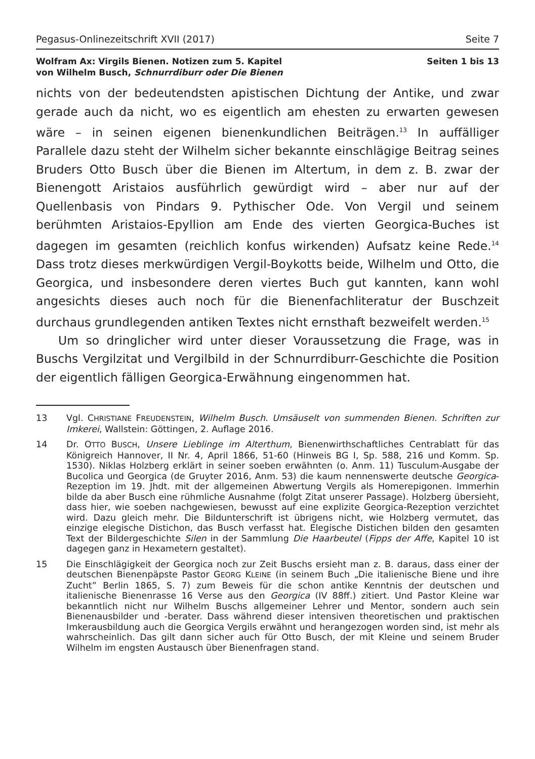Pegasus-Onlinezeitschrift XVII (2017) Seite 7
Wolfram Ax: Virgils Bienen. Notizen zum 5. Kapitel
von Wilhelm Busch, Schnurrdiburr oder Die Bienen Seiten 1 bis 13
nichts von der bedeutendsten apistischen Dichtung der Antike, und zwar gerade auch da nicht, wo es eigentlich am ehesten zu erwarten gewesen wäre – in seinen eigenen bienenkundlichen Beiträgen.<sup>13</sup> In auffälliger Parallele dazu steht der Wilhelm sicher bekannte einschlägige Beitrag seines Bruders Otto Busch über die Bienen im Altertum, in dem z. B. zwar der Bienengott Aristaios ausführlich gewürdigt wird – aber nur auf der Quellenbasis von Pindars 9. Pythischer Ode. Von Vergil und seinem berühmten Aristaios-Epyllion am Ende des vierten Georgica-Buches ist dagegen im gesamten (reichlich konfus wirkenden) Aufsatz keine Rede.<sup>14</sup> Dass trotz dieses merkwürdigen Vergil-Boykotts beide, Wilhelm und Otto, die Georgica, und insbesondere deren viertes Buch gut kannten, kann wohl angesichts dieses auch noch für die Bienenfachliteratur der Buschzeit durchaus grundlegenden antiken Textes nicht ernsthaft bezweifelt werden.<sup>15</sup>
Um so dringlicher wird unter dieser Voraussetzung die Frage, was in Buschs Vergilzitat und Vergilbild in der Schnurrdiburr-Geschichte die Position der eigentlich fälligen Georgica-Erwähnung eingenommen hat.
13 Vgl. CHRISTIANE FREUDENSTEIN, Wilhelm Busch. Umsäuselt von summenden Bienen. Schriften zur Imkerei, Wallstein: Göttingen, 2. Auflage 2016.
14 Dr. OTTO BUSCH, Unsere Lieblinge im Alterthum, Bienenwirthschaftliches Centrablatt für das Königreich Hannover, II Nr. 4, April 1866, 51-60 (Hinweis BG I, Sp. 588, 216 und Komm. Sp. 1530). Niklas Holzberg erklärt in seiner soeben erwähnten (o. Anm. 11) Tusculum-Ausgabe der Bucolica und Georgica (de Gruyter 2016, Anm. 53) die kaum nennenswerte deutsche Georgica-Rezeption im 19. Jhdt. mit der allgemeinen Abwertung Vergils als Homerepigonen. Immerhin bilde da aber Busch eine rühmliche Ausnahme (folgt Zitat unserer Passage). Holzberg übersieht, dass hier, wie soeben nachgewiesen, bewusst auf eine explizite Georgica-Rezeption verzichtet wird. Dazu gleich mehr. Die Bildunterschrift ist übrigens nicht, wie Holzberg vermutet, das einzige elegische Distichon, das Busch verfasst hat. Elegische Distichen bilden den gesamten Text der Bildergeschichte Silen in der Sammlung Die Haarbeutel (Fipps der Affe, Kapitel 10 ist dagegen ganz in Hexametern gestaltet).
15 Die Einschlägigkeit der Georgica noch zur Zeit Buschs ersieht man z. B. daraus, dass einer der deutschen Bienenpäpste Pastor GEORG KLEINE (in seinem Buch „Die italienische Biene und ihre Zucht” Berlin 1865, S. 7) zum Beweis für die schon antike Kenntnis der deutschen und italienische Bienenrasse 16 Verse aus den Georgica (IV 88ff.) zitiert. Und Pastor Kleine war bekanntlich nicht nur Wilhelm Buschs allgemeiner Lehrer und Mentor, sondern auch sein Bienenausbilder und -berater. Dass während dieser intensiven theoretischen und praktischen Imkerausbildung auch die Georgica Vergils erwähnt und herangezogen worden sind, ist mehr als wahrscheinlich. Das gilt dann sicher auch für Otto Busch, der mit Kleine und seinem Bruder Wilhelm im engsten Austausch über Bienenfragen stand.